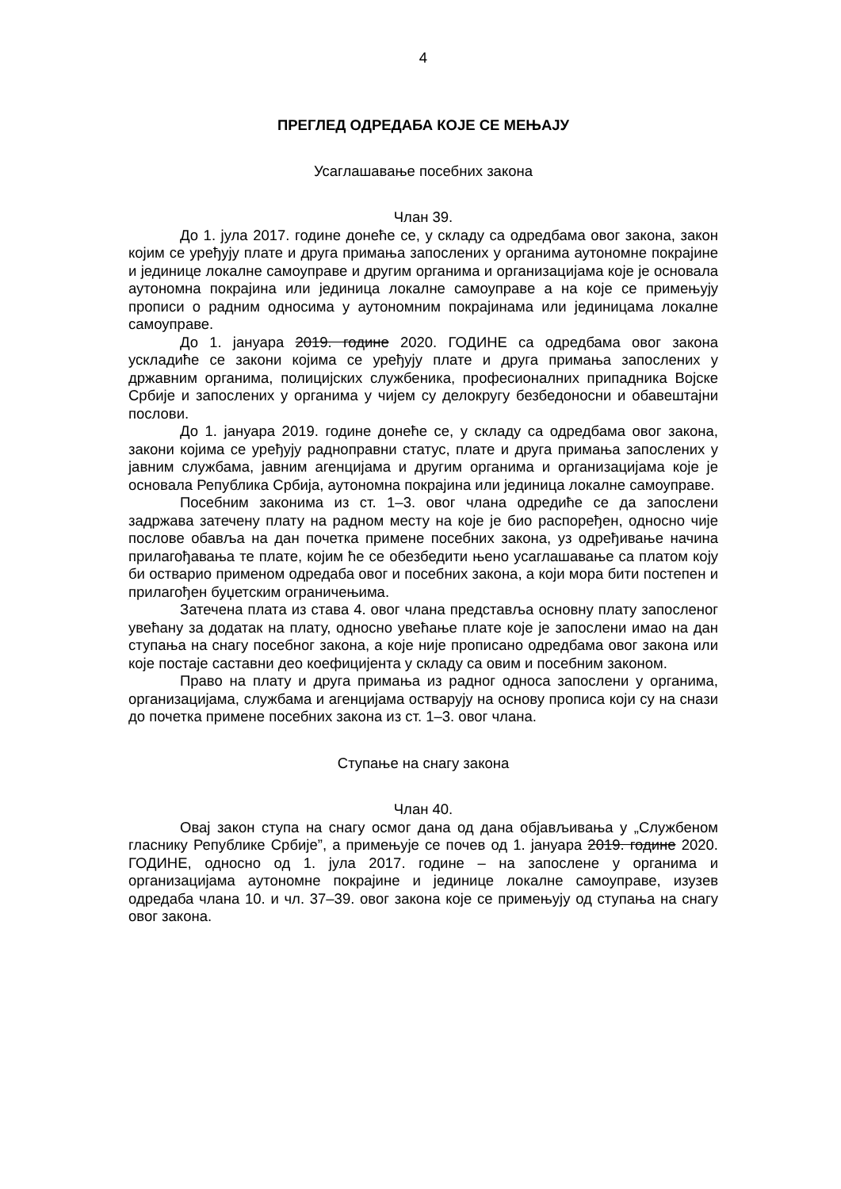4
ПРЕГЛЕД ОДРЕДАБА КОЈЕ СЕ МЕЊАЈУ
Усаглашавање посебних закона
Члан 39.
До 1. јула 2017. године донеће се, у складу са одредбама овог закона, закон којим се уређују плате и друга примања запослених у органима аутономне покрајине и јединице локалне самоуправе и другим органима и организацијама које је основала аутономна покрајина или јединица локалне самоуправе а на које се примењују прописи о радним односима у аутономним покрајинама или јединицама локалне самоуправе.
До 1. јануара 2019. године 2020. ГОДИНЕ са одредбама овог закона ускладиће се закони којима се уређују плате и друга примања запослених у државним органима, полицијских службеника, професионалних припадника Војске Србије и запослених у органима у чијем су делокругу безбедоносни и обавештајни послови.
До 1. јануара 2019. године донеће се, у складу са одредбама овог закона, закони којима се уређују радноправни статус, плате и друга примања запослених у јавним службама, јавним агенцијама и другим органима и организацијама које је основала Република Србија, аутономна покрајина или јединица локалне самоуправе.
Посебним законима из ст. 1–3. овог члана одредиће се да запослени задржава затечену плату на радном месту на које је био распоређен, односно чије послове обавља на дан почетка примене посебних закона, уз одређивање начина прилагођавања те плате, којим ће се обезбедити њено усаглашавање са платом коју би остварио применом одредаба овог и посебних закона, а који мора бити постепен и прилагођен буџетским ограничењима.
Затечена плата из става 4. овог члана представља основну плату запосленог увећану за додатак на плату, односно увећање плате које је запослени имао на дан ступања на снагу посебног закона, а које није прописано одредбама овог закона или које постаје саставни део коефицијента у складу са овим и посебним законом.
Право на плату и друга примања из радног односа запослени у органима, организацијама, службама и агенцијама остварују на основу прописа који су на снази до почетка примене посебних закона из ст. 1–3. овог члана.
Ступање на снагу закона
Члан 40.
Овај закон ступа на снагу осмог дана од дана објављивања у „Службеном гласнику Републике Србије”, а примењује се почев од 1. јануара 2019. године 2020. ГОДИНЕ, односно од 1. јула 2017. године – на запослене у органима и организацијама аутономне покрајине и јединице локалне самоуправе, изузев одредаба члана 10. и чл. 37–39. овог закона које се примењују од ступања на снагу овог закона.